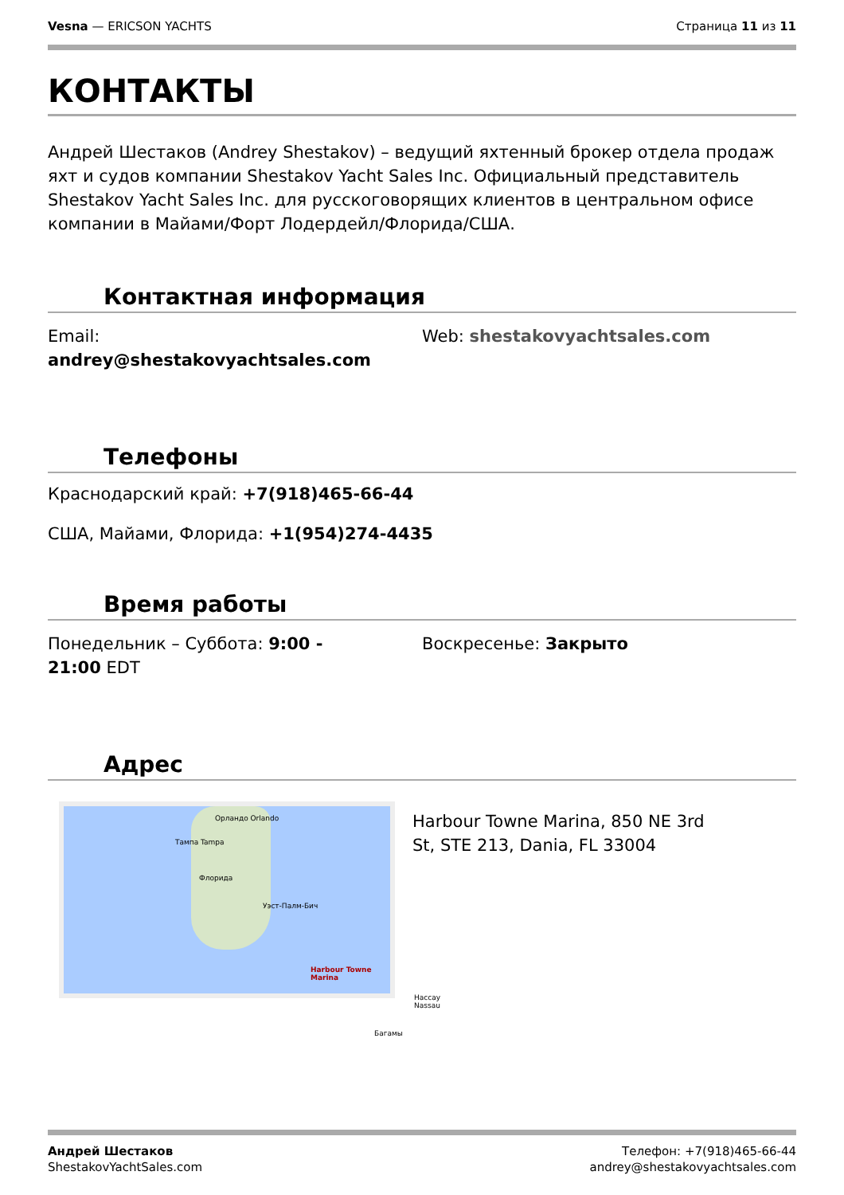Vesna — ERICSON YACHTS Страница 11 из 11
КОНТАКТЫ
Андрей Шестаков (Andrey Shestakov) – ведущий яхтенный брокер отдела продаж яхт и судов компании Shestakov Yacht Sales Inc. Официальный представитель Shestakov Yacht Sales Inc. для русскоговорящих клиентов в центральном офисе компании в Майами/Форт Лодердейл/Флорида/США.
Контактная информация
Email:
andrey@shestakovyachtsales.com
Web: shestakovyachtsales.com
Телефоны
Краснодарский край: +7(918)465-66-44
США, Майами, Флорида: +1(954)274-4435
Время работы
Понедельник – Суббота: 9:00 -
21:00 EDT
Воскресенье: Закрыто
Адрес
Орландо Orlando
Тампа Tampa
Флорида
Уэст-Палм-Бич
Harbour Towne Marina
Нассау Nassau
Багамы
Harbour Towne Marina, 850 NE 3rd
St, STE 213, Dania, FL 33004
Андрей Шестаков
ShestakovYachtSales.com
Телефон: +7(918)465-66-44
andrey@shestakovyachtsales.com